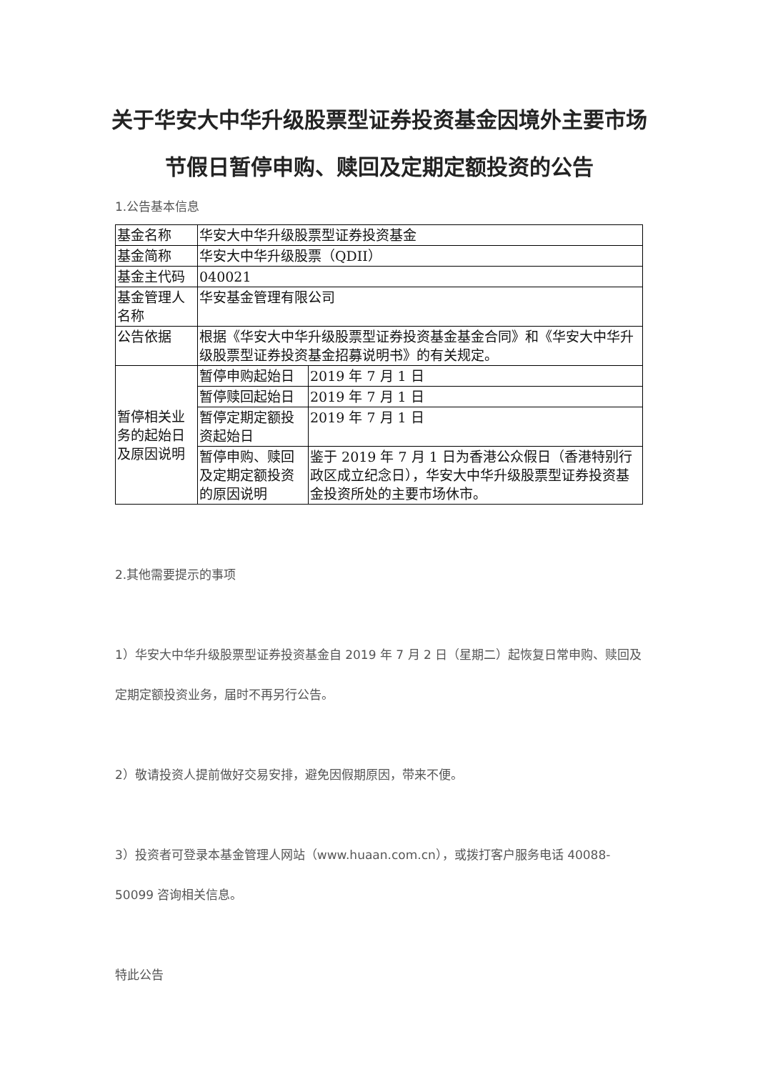关于华安大中华升级股票型证券投资基金因境外主要市场节假日暂停申购、赎回及定期定额投资的公告
1.公告基本信息
| 基金名称 | 华安大中华升级股票型证券投资基金 | |
| 基金简称 | 华安大中华升级股票（QDII） | |
| 基金主代码 | 040021 | |
| 基金管理人名称 | 华安基金管理有限公司 | |
| 公告依据 | 根据《华安大中华升级股票型证券投资基金基金合同》和《华安大中华升级股票型证券投资基金招募说明书》的有关规定。 | |
| 暂停相关业务的起始日及原因说明 | 暂停申购起始日 | 2019 年 7 月 1 日 |
| | 暂停赎回起始日 | 2019 年 7 月 1 日 |
| | 暂停定期定额投资起始日 | 2019 年 7 月 1 日 |
| | 暂停申购、赎回及定期定额投资的原因说明 | 鉴于 2019 年 7 月 1 日为香港公众假日（香港特别行政区成立纪念日），华安大中华升级股票型证券投资基金投资所处的主要市场休市。 |
2.其他需要提示的事项
1）华安大中华升级股票型证券投资基金自 2019 年 7 月 2 日（星期二）起恢复日常申购、赎回及定期定额投资业务，届时不再另行公告。
2）敬请投资人提前做好交易安排，避免因假期原因，带来不便。
3）投资者可登录本基金管理人网站（www.huaan.com.cn），或拨打客户服务电话 40088-50099 咨询相关信息。
特此公告